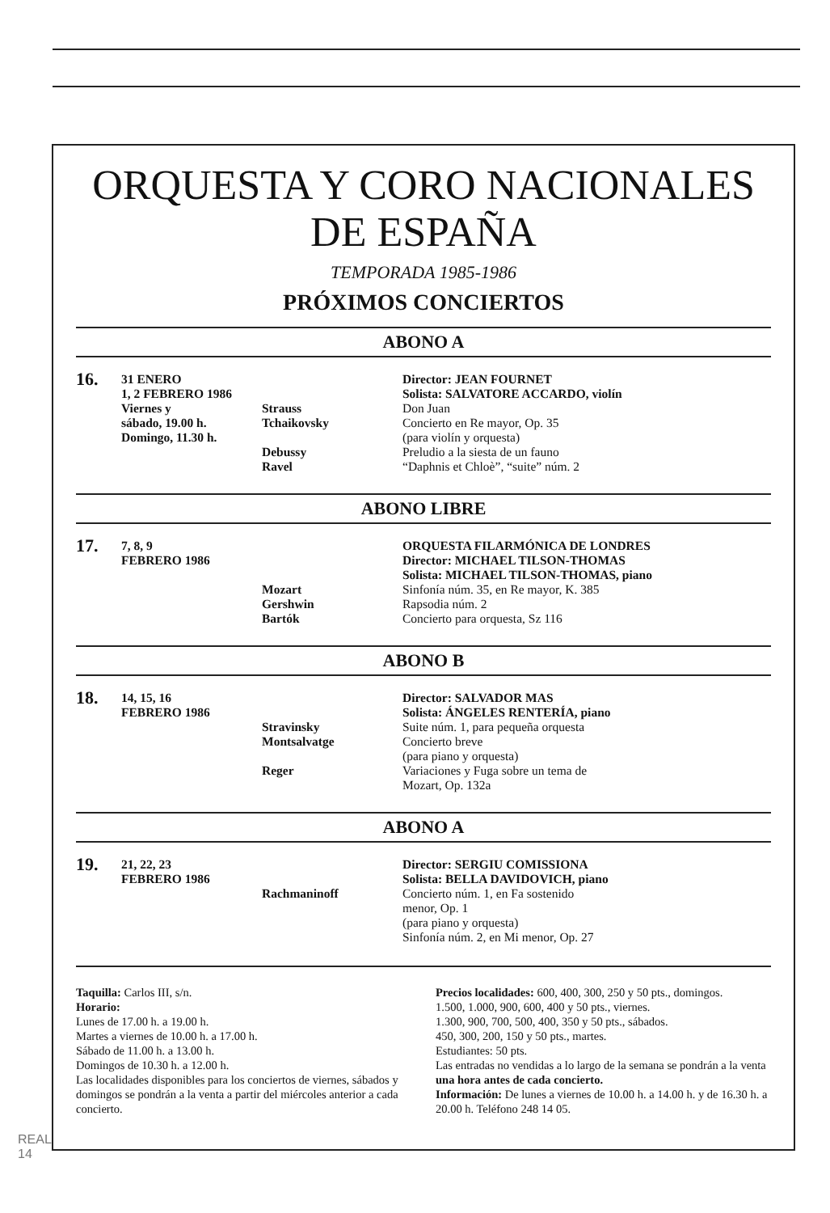ORQUESTA Y CORO NACIONALES
DE ESPAÑA
TEMPORADA 1985-1986
PRÓXIMOS CONCIERTOS
ABONO A
| 16. | 31 ENERO 1, 2 FEBRERO 1986 Viernes y sábado, 19.00 h. Domingo, 11.30 h. | Strauss Tchaikovsky Debussy Ravel | Director: JEAN FOURNET Solista: SALVATORE ACCARDO, violín Don Juan Concierto en Re mayor, Op. 35 (para violín y orquesta) Preludio a la siesta de un fauno “Daphnis et Chloè”, “suite” núm. 2 |
ABONO LIBRE
| 17. | 7, 8, 9 FEBRERO 1986 | Mozart Gershwin Bartók | ORQUESTA FILARMÓNICA DE LONDRES Director: MICHAEL TILSON-THOMAS Solista: MICHAEL TILSON-THOMAS, piano Sinfonía núm. 35, en Re mayor, K. 385 Rapsodia núm. 2 Concierto para orquesta, Sz 116 |
ABONO B
| 18. | 14, 15, 16 FEBRERO 1986 | Stravinsky Montsalvatge Reger | Director: SALVADOR MAS Solista: ÁNGELES RENTERÍA, piano Suite núm. 1, para pequeña orquesta Concierto breve (para piano y orquesta) Variaciones y Fuga sobre un tema de Mozart, Op. 132a |
ABONO A
| 19. | 21, 22, 23 FEBRERO 1986 | Rachmaninoff | Director: SERGIU COMISSIONA Solista: BELLA DAVIDOVICH, piano Concierto núm. 1, en Fa sostenido menor, Op. 1 (para piano y orquesta) Sinfonía núm. 2, en Mi menor, Op. 27 |
Taquilla: Carlos III, s/n.
Horario:
Lunes de 17.00 h. a 19.00 h.
Martes a viernes de 10.00 h. a 17.00 h.
Sábado de 11.00 h. a 13.00 h.
Domingos de 10.30 h. a 12.00 h.
Las localidades disponibles para los conciertos de viernes, sábados y domingos se pondrán a la venta a partir del miércoles anterior a cada concierto.
Precios localidades: 600, 400, 300, 250 y 50 pts., domingos.
1.500, 1.000, 900, 600, 400 y 50 pts., viernes.
1.300, 900, 700, 500, 400, 350 y 50 pts., sábados.
450, 300, 200, 150 y 50 pts., martes.
Estudiantes: 50 pts.
Las entradas no vendidas a lo largo de la semana se pondrán a la venta una hora antes de cada concierto.
Información: De lunes a viernes de 10.00 h. a 14.00 h. y de 16.30 h. a 20.00 h. Teléfono 248 14 05.
REAL
14